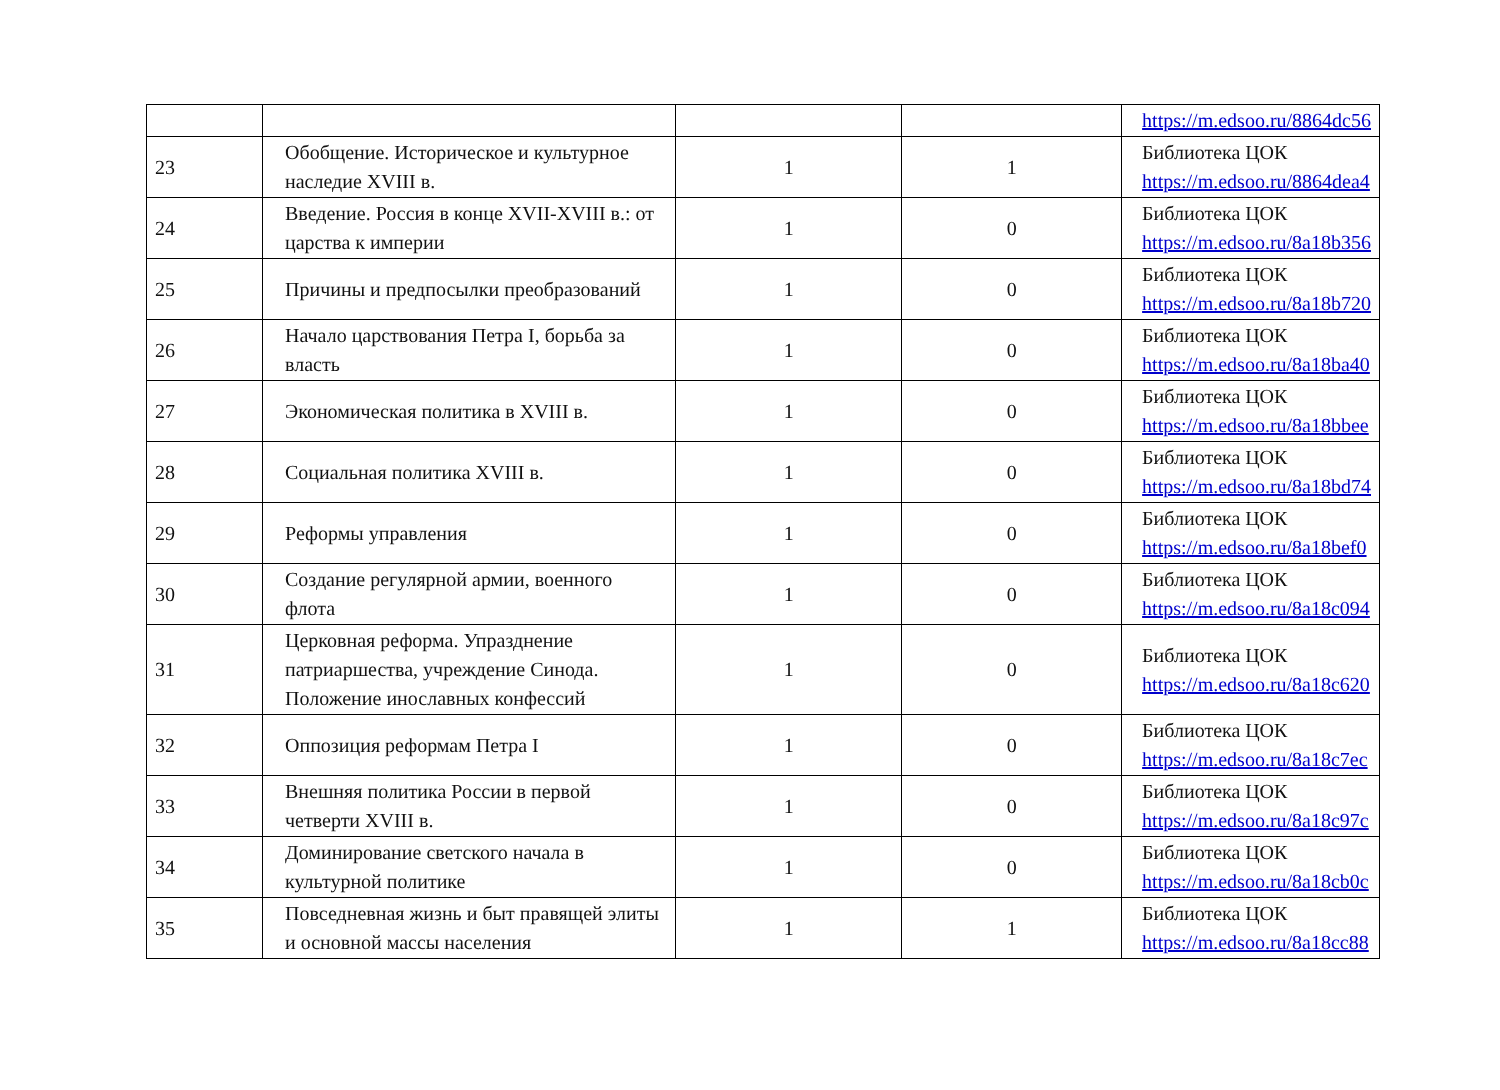| | | | | https://m.edsoo.ru/8864dc56 |
| 23 | Обобщение. Историческое и культурное наследие XVIII в. | 1 | 1 | Библиотека ЦОК https://m.edsoo.ru/8864dea4 |
| 24 | Введение. Россия в конце XVII-XVIII в.: от царства к империи | 1 | 0 | Библиотека ЦОК https://m.edsoo.ru/8a18b356 |
| 25 | Причины и предпосылки преобразований | 1 | 0 | Библиотека ЦОК https://m.edsoo.ru/8a18b720 |
| 26 | Начало царствования Петра I, борьба за власть | 1 | 0 | Библиотека ЦОК https://m.edsoo.ru/8a18ba40 |
| 27 | Экономическая политика в XVIII в. | 1 | 0 | Библиотека ЦОК https://m.edsoo.ru/8a18bbee |
| 28 | Социальная политика XVIII в. | 1 | 0 | Библиотека ЦОК https://m.edsoo.ru/8a18bd74 |
| 29 | Реформы управления | 1 | 0 | Библиотека ЦОК https://m.edsoo.ru/8a18bef0 |
| 30 | Создание регулярной армии, военного флота | 1 | 0 | Библиотека ЦОК https://m.edsoo.ru/8a18c094 |
| 31 | Церковная реформа. Упразднение патриаршества, учреждение Синода. Положение инославных конфессий | 1 | 0 | Библиотека ЦОК https://m.edsoo.ru/8a18c620 |
| 32 | Оппозиция реформам Петра I | 1 | 0 | Библиотека ЦОК https://m.edsoo.ru/8a18c7ec |
| 33 | Внешняя политика России в первой четверти XVIII в. | 1 | 0 | Библиотека ЦОК https://m.edsoo.ru/8a18c97c |
| 34 | Доминирование светского начала в культурной политике | 1 | 0 | Библиотека ЦОК https://m.edsoo.ru/8a18cb0c |
| 35 | Повседневная жизнь и быт правящей элиты и основной массы населения | 1 | 1 | Библиотека ЦОК https://m.edsoo.ru/8a18cc88 |